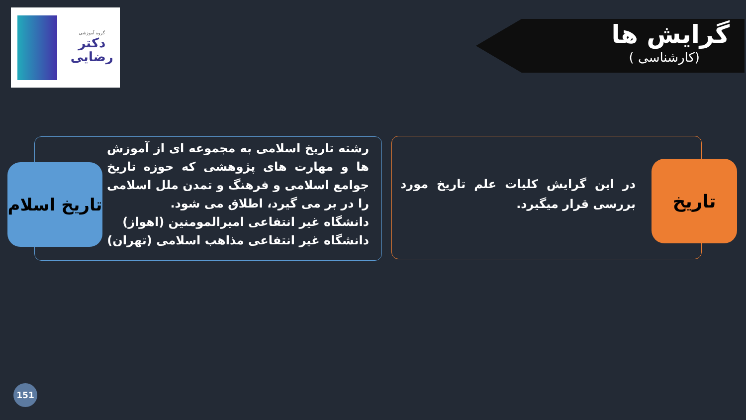گروه آموزشی
دکتر
رضایی
گرایش ها
(کارشناسی )
در این گرایش کلیات علم تاریخ مورد بررسی قرار میگیرد.
تاریخ
رشته تاریخ اسلامی به مجموعه ای از آموزش ها و مهارت های پژوهشی که حوزه تاریخ جوامع اسلامی و فرهنگ و تمدن ملل اسلامی را در بر می گیرد، اطلاق می شود.
دانشگاه غیر انتفاعی امیرالمومنین (اهواز)
دانشگاه غیر انتفاعی مذاهب اسلامی (تهران)
تاریخ اسلام
151